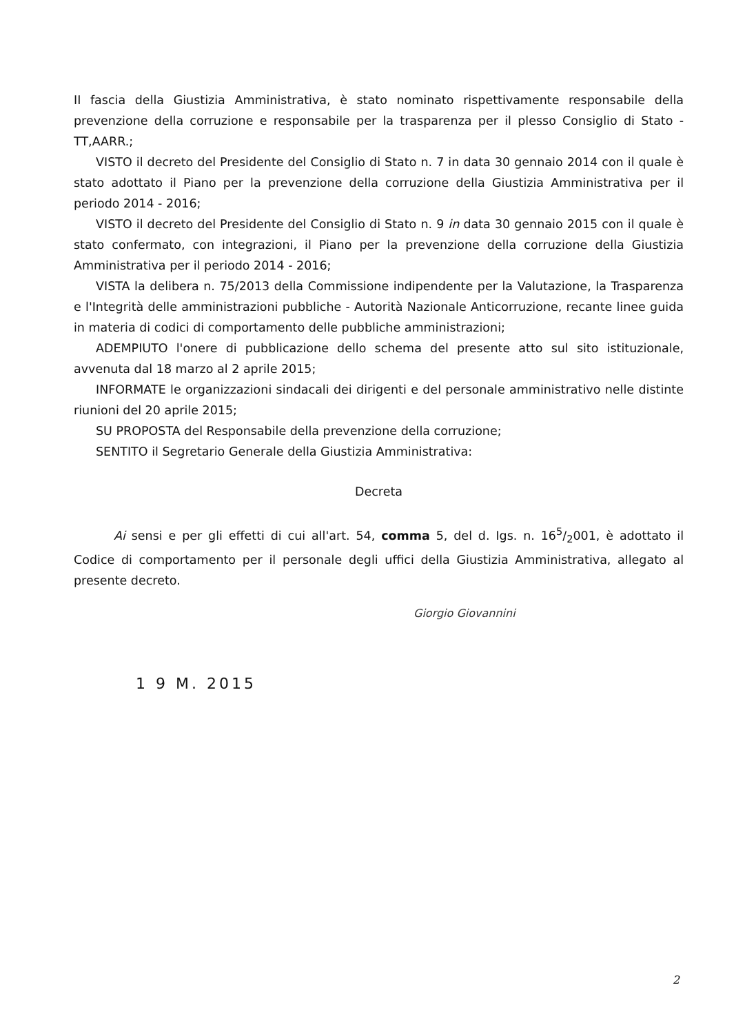II fascia della Giustizia Amministrativa, è stato nominato rispettivamente responsabile della prevenzione della corruzione e responsabile per la trasparenza per il plesso Consiglio di Stato - TT,AARR.;
VISTO il decreto del Presidente del Consiglio di Stato n. 7 in data 30 gennaio 2014 con il quale è stato adottato il Piano per la prevenzione della corruzione della Giustizia Amministrativa per il periodo 2014 - 2016;
VISTO il decreto del Presidente del Consiglio di Stato n. 9 in data 30 gennaio 2015 con il quale è stato confermato, con integrazioni, il Piano per la prevenzione della corruzione della Giustizia Amministrativa per il periodo 2014 - 2016;
VISTA la delibera n. 75/2013 della Commissione indipendente per la Valutazione, la Trasparenza e l'Integrità delle amministrazioni pubbliche - Autorità Nazionale Anticorruzione, recante linee guida in materia di codici di comportamento delle pubbliche amministrazioni;
ADEMPIUTO l'onere di pubblicazione dello schema del presente atto sul sito istituzionale, avvenuta dal 18 marzo al 2 aprile 2015;
INFORMATE le organizzazioni sindacali dei dirigenti e del personale amministrativo nelle distinte riunioni del 20 aprile 2015;
SU PROPOSTA del Responsabile della prevenzione della corruzione;
SENTITO il Segretario Generale della Giustizia Amministrativa:
Decreta
Ai sensi e per gli effetti di cui all'art. 54, comma 5, del d. Igs. n. 165/2001, è adottato il Codice di comportamento per il personale degli uffici della Giustizia Amministrativa, allegato al presente decreto.
1 9 M. 2015
Giorgio Giovannini
2